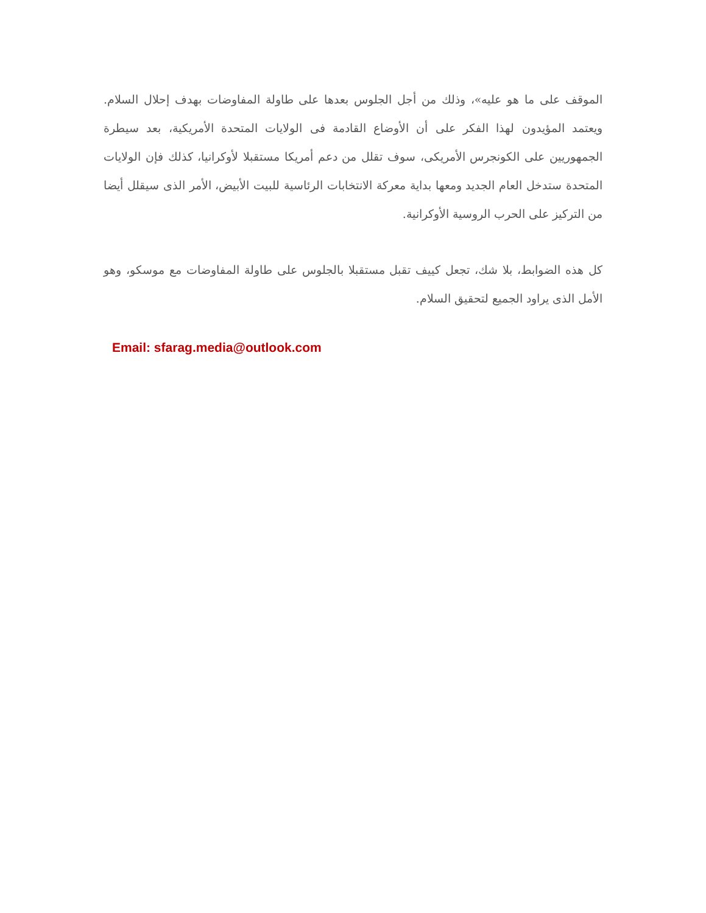الموقف على ما هو عليه»، وذلك من أجل الجلوس بعدها على طاولة المفاوضات بهدف إحلال السلام. ويعتمد المؤيدون لهذا الفكر على أن الأوضاع القادمة فى الولايات المتحدة الأمريكية، بعد سيطرة الجمهوريين على الكونجرس الأمريكى، سوف تقلل من دعم أمريكا مستقبلا لأوكرانيا، كذلك فإن الولايات المتحدة ستدخل العام الجديد ومعها بداية معركة الانتخابات الرئاسية للبيت الأبيض، الأمر الذى سيقلل أيضا من التركيز على الحرب الروسية الأوكرانية.
كل هذه الضوابط، بلا شك، تجعل كييف تقبل مستقبلا بالجلوس على طاولة المفاوضات مع موسكو، وهو الأمل الذى يراود الجميع لتحقيق السلام.
Email: sfarag.media@outlook.com